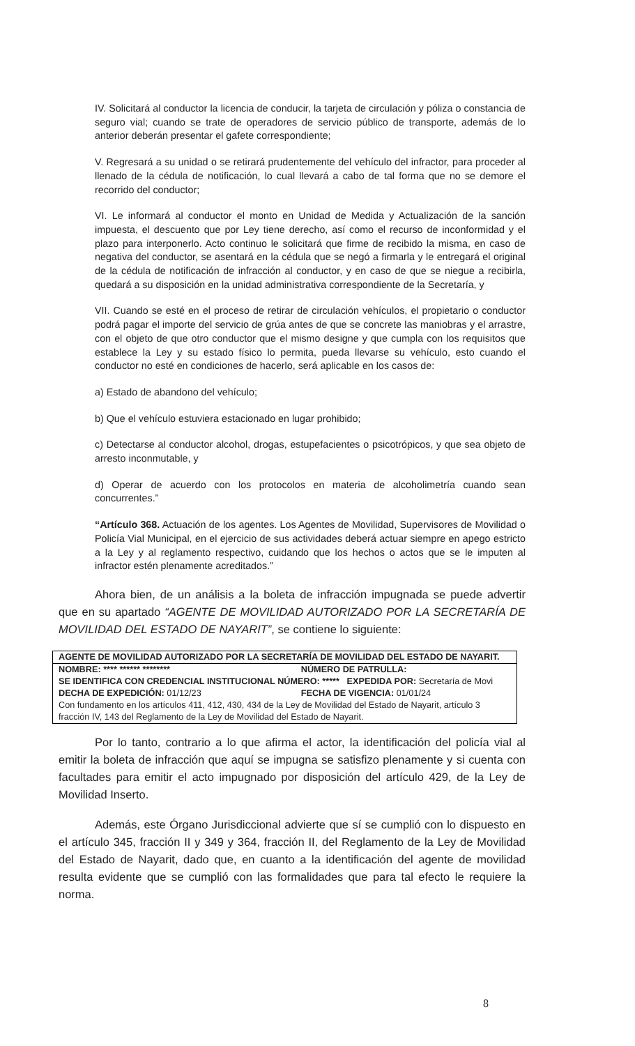IV. Solicitará al conductor la licencia de conducir, la tarjeta de circulación y póliza o constancia de seguro vial; cuando se trate de operadores de servicio público de transporte, además de lo anterior deberán presentar el gafete correspondiente;
V. Regresará a su unidad o se retirará prudentemente del vehículo del infractor, para proceder al llenado de la cédula de notificación, lo cual llevará a cabo de tal forma que no se demore el recorrido del conductor;
VI. Le informará al conductor el monto en Unidad de Medida y Actualización de la sanción impuesta, el descuento que por Ley tiene derecho, así como el recurso de inconformidad y el plazo para interponerlo. Acto continuo le solicitará que firme de recibido la misma, en caso de negativa del conductor, se asentará en la cédula que se negó a firmarla y le entregará el original de la cédula de notificación de infracción al conductor, y en caso de que se niegue a recibirla, quedará a su disposición en la unidad administrativa correspondiente de la Secretaría, y
VII. Cuando se esté en el proceso de retirar de circulación vehículos, el propietario o conductor podrá pagar el importe del servicio de grúa antes de que se concrete las maniobras y el arrastre, con el objeto de que otro conductor que el mismo designe y que cumpla con los requisitos que establece la Ley y su estado físico lo permita, pueda llevarse su vehículo, esto cuando el conductor no esté en condiciones de hacerlo, será aplicable en los casos de:
a) Estado de abandono del vehículo;
b) Que el vehículo estuviera estacionado en lugar prohibido;
c) Detectarse al conductor alcohol, drogas, estupefacientes o psicotrópicos, y que sea objeto de arresto inconmutable, y
d) Operar de acuerdo con los protocolos en materia de alcoholimetría cuando sean concurrentes.”
“Artículo 368. Actuación de los agentes. Los Agentes de Movilidad, Supervisores de Movilidad o Policía Vial Municipal, en el ejercicio de sus actividades deberá actuar siempre en apego estricto a la Ley y al reglamento respectivo, cuidando que los hechos o actos que se le imputen al infractor estén plenamente acreditados.”
Ahora bien, de un análisis a la boleta de infracción impugnada se puede advertir que en su apartado “AGENTE DE MOVILIDAD AUTORIZADO POR LA SECRETARÍA DE MOVILIDAD DEL ESTADO DE NAYARIT”, se contiene lo siguiente:
| AGENTE DE MOVILIDAD AUTORIZADO POR LA SECRETARÍA DE MOVILIDAD DEL ESTADO DE NAYARIT. | |
| NOMBRE: **** ****** ******** | NÚMERO DE PATRULLA: |
| SE IDENTIFICA CON CREDENCIAL INSTITUCIONAL NÚMERO: ***** EXPEDIDA POR: Secretaría de Movi | |
| DECHA DE EXPEDICIÓN: 01/12/23 | FECHA DE VIGENCIA: 01/01/24 |
| Con fundamento en los artículos 411, 412, 430, 434 de la Ley de Movilidad del Estado de Nayarit, artículo 3 fracción IV, 143 del Reglamento de la Ley de Movilidad del Estado de Nayarit. | |
Por lo tanto, contrario a lo que afirma el actor, la identificación del policía vial al emitir la boleta de infracción que aquí se impugna se satisfizo plenamente y si cuenta con facultades para emitir el acto impugnado por disposición del artículo 429, de la Ley de Movilidad Inserto.
Además, este Órgano Jurisdiccional advierte que sí se cumplió con lo dispuesto en el artículo 345, fracción II y 349 y 364, fracción II, del Reglamento de la Ley de Movilidad del Estado de Nayarit, dado que, en cuanto a la identificación del agente de movilidad resulta evidente que se cumplió con las formalidades que para tal efecto le requiere la norma.
8